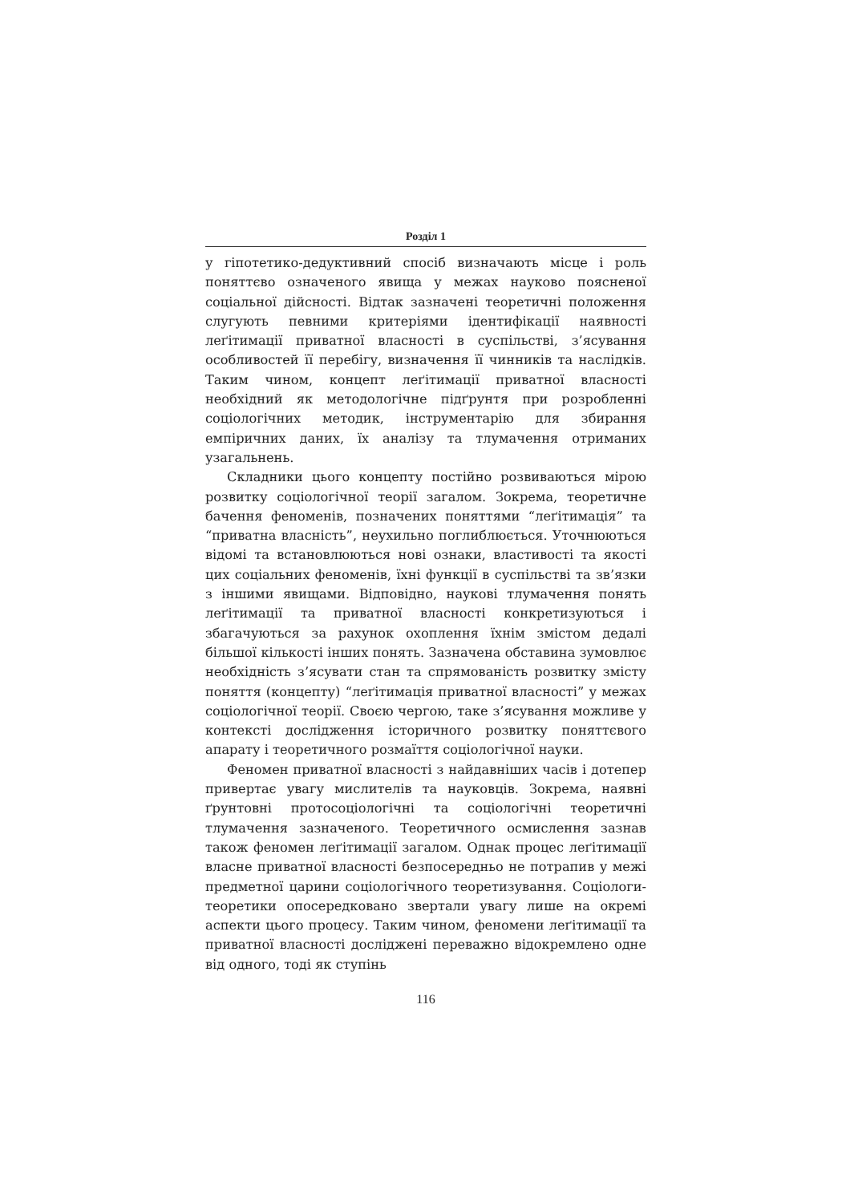Розділ 1
у гіпотетико-дедуктивний спосіб визначають місце і роль поняттєво означеного явища у межах науково поясненої соціальної дійсності. Відтак зазначені теоретичні положення слугують певними критеріями ідентифікації наявності леґітимації приватної власності в суспільстві, з’ясування особливостей її перебігу, визначення її чинників та наслідків. Таким чином, концепт леґітимації приватної власності необхідний як методологічне підґрунтя при розробленні соціологічних методик, інструментарію для збирання емпіричних даних, їх аналізу та тлумачення отриманих узагальнень.
Складники цього концепту постійно розвиваються мірою розвитку соціологічної теорії загалом. Зокрема, теоретичне бачення феноменів, позначених поняттями “леґітимація” та “приватна власність”, неухильно поглиблюється. Уточнюються відомі та встановлюються нові ознаки, властивості та якості цих соціальних феноменів, їхні функції в суспільстві та зв’язки з іншими явищами. Відповідно, наукові тлумачення понять леґітимації та приватної власності конкретизуються і збагачуються за рахунок охоплення їхнім змістом дедалі більшої кількості інших понять. Зазначена обставина зумовлює необхідність з’ясувати стан та спрямованість розвитку змісту поняття (концепту) “леґітимація приватної власності” у межах соціологічної теорії. Своєю чергою, таке з’ясування можливе у контексті дослідження історичного розвитку поняттєвого апарату і теоретичного розмаїття соціологічної науки.
Феномен приватної власності з найдавніших часів і дотепер привертає увагу мислителів та науковців. Зокрема, наявні ґрунтовні протосоціологічні та соціологічні теоретичні тлумачення зазначеного. Теоретичного осмислення зазнав також феномен леґітимації загалом. Однак процес леґітимації власне приватної власності безпосередньо не потрапив у межі предметної царини соціологічного теоретизування. Соціологи-теоретики опосередковано звертали увагу лише на окремі аспекти цього процесу. Таким чином, феномени леґітимації та приватної власності досліджені переважно відокремлено одне від одного, тоді як ступінь
116